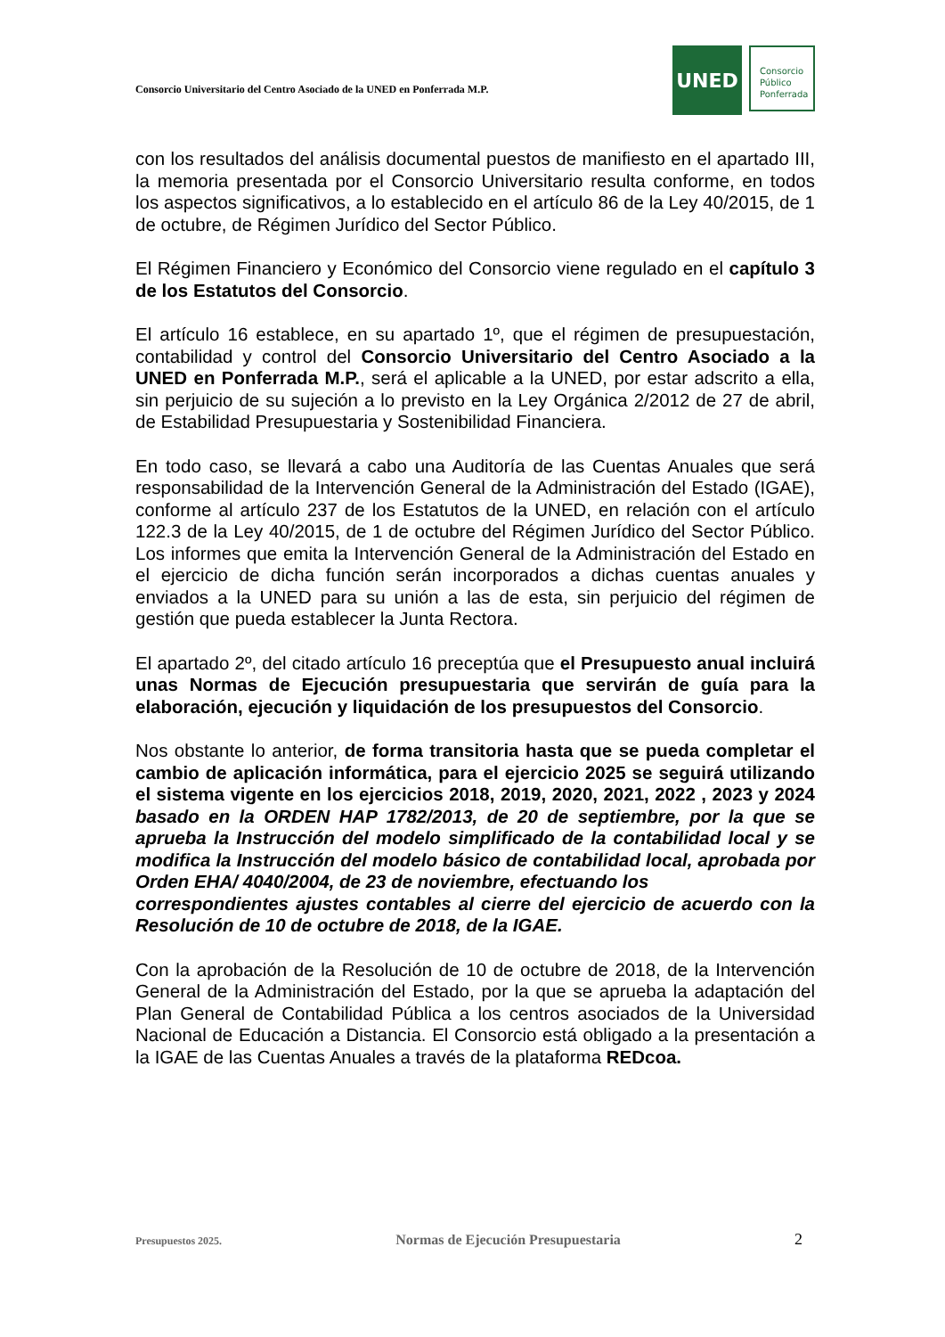Consorcio Universitario del Centro Asociado de la UNED en Ponferrada M.P.
UNED
Consorcio
Público
Ponferrada
con los resultados del análisis documental puestos de manifiesto en el apartado III, la memoria presentada por el Consorcio Universitario resulta conforme, en todos los aspectos significativos, a lo establecido en el artículo 86 de la Ley 40/2015, de 1 de octubre, de Régimen Jurídico del Sector Público.
El Régimen Financiero y Económico del Consorcio viene regulado en el capítulo 3 de los Estatutos del Consorcio.
El artículo 16 establece, en su apartado 1º, que el régimen de presupuestación, contabilidad y control del Consorcio Universitario del Centro Asociado a la UNED en Ponferrada M.P., será el aplicable a la UNED, por estar adscrito a ella, sin perjuicio de su sujeción a lo previsto en la Ley Orgánica 2/2012 de 27 de abril, de Estabilidad Presupuestaria y Sostenibilidad Financiera.
En todo caso, se llevará a cabo una Auditoría de las Cuentas Anuales que será responsabilidad de la Intervención General de la Administración del Estado (IGAE), conforme al artículo 237 de los Estatutos de la UNED, en relación con el artículo 122.3 de la Ley 40/2015, de 1 de octubre del Régimen Jurídico del Sector Público. Los informes que emita la Intervención General de la Administración del Estado en el ejercicio de dicha función serán incorporados a dichas cuentas anuales y enviados a la UNED para su unión a las de esta, sin perjuicio del régimen de gestión que pueda establecer la Junta Rectora.
El apartado 2º, del citado artículo 16 preceptúa que el Presupuesto anual incluirá unas Normas de Ejecución presupuestaria que servirán de guía para la elaboración, ejecución y liquidación de los presupuestos del Consorcio.
Nos obstante lo anterior, de forma transitoria hasta que se pueda completar el cambio de aplicación informática, para el ejercicio 2025 se seguirá utilizando el sistema vigente en los ejercicios 2018, 2019, 2020, 2021, 2022 , 2023 y 2024 basado en la ORDEN HAP 1782/2013, de 20 de septiembre, por la que se aprueba la Instrucción del modelo simplificado de la contabilidad local y se modifica la Instrucción del modelo básico de contabilidad local, aprobada por Orden EHA/ 4040/2004, de 23 de noviembre, efectuando los
correspondientes ajustes contables al cierre del ejercicio de acuerdo con la Resolución de 10 de octubre de 2018, de la IGAE.
Con la aprobación de la Resolución de 10 de octubre de 2018, de la Intervención General de la Administración del Estado, por la que se aprueba la adaptación del Plan General de Contabilidad Pública a los centros asociados de la Universidad Nacional de Educación a Distancia. El Consorcio está obligado a la presentación a la IGAE de las Cuentas Anuales a través de la plataforma REDcoa.
Presupuestos 2025. Normas de Ejecución Presupuestaria 2